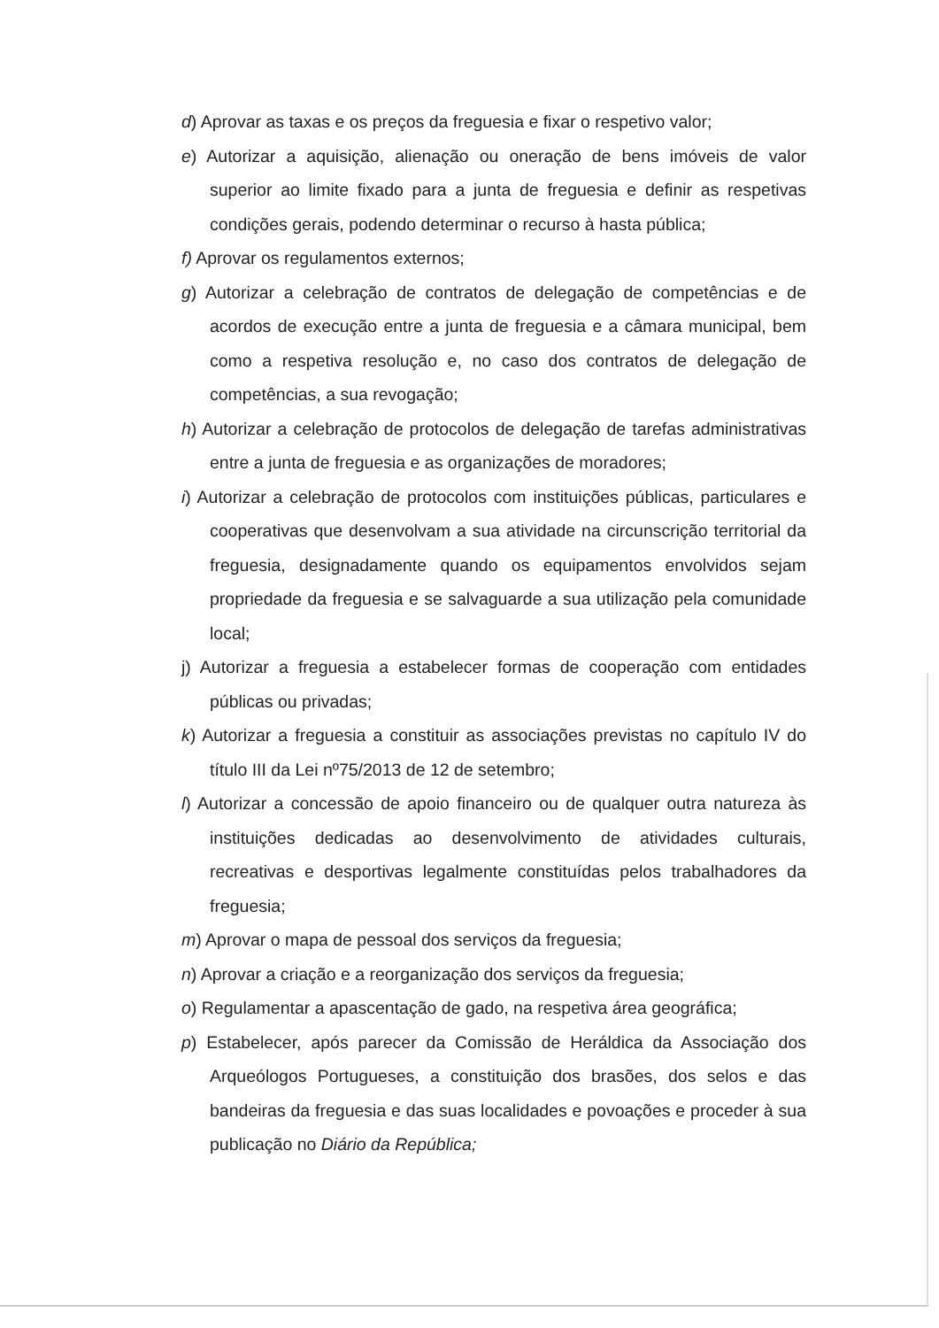d) Aprovar as taxas e os preços da freguesia e fixar o respetivo valor;
e) Autorizar a aquisição, alienação ou oneração de bens imóveis de valor superior ao limite fixado para a junta de freguesia e definir as respetivas condições gerais, podendo determinar o recurso à hasta pública;
f) Aprovar os regulamentos externos;
g) Autorizar a celebração de contratos de delegação de competências e de acordos de execução entre a junta de freguesia e a câmara municipal, bem como a respetiva resolução e, no caso dos contratos de delegação de competências, a sua revogação;
h) Autorizar a celebração de protocolos de delegação de tarefas administrativas entre a junta de freguesia e as organizações de moradores;
i) Autorizar a celebração de protocolos com instituições públicas, particulares e cooperativas que desenvolvam a sua atividade na circunscrição territorial da freguesia, designadamente quando os equipamentos envolvidos sejam propriedade da freguesia e se salvaguarde a sua utilização pela comunidade local;
j) Autorizar a freguesia a estabelecer formas de cooperação com entidades públicas ou privadas;
k) Autorizar a freguesia a constituir as associações previstas no capítulo IV do título III da Lei nº75/2013 de 12 de setembro;
l) Autorizar a concessão de apoio financeiro ou de qualquer outra natureza às instituições dedicadas ao desenvolvimento de atividades culturais, recreativas e desportivas legalmente constituídas pelos trabalhadores da freguesia;
m) Aprovar o mapa de pessoal dos serviços da freguesia;
n) Aprovar a criação e a reorganização dos serviços da freguesia;
o) Regulamentar a apascentação de gado, na respetiva área geográfica;
p) Estabelecer, após parecer da Comissão de Heráldica da Associação dos Arqueólogos Portugueses, a constituição dos brasões, dos selos e das bandeiras da freguesia e das suas localidades e povoações e proceder à sua publicação no Diário da República;